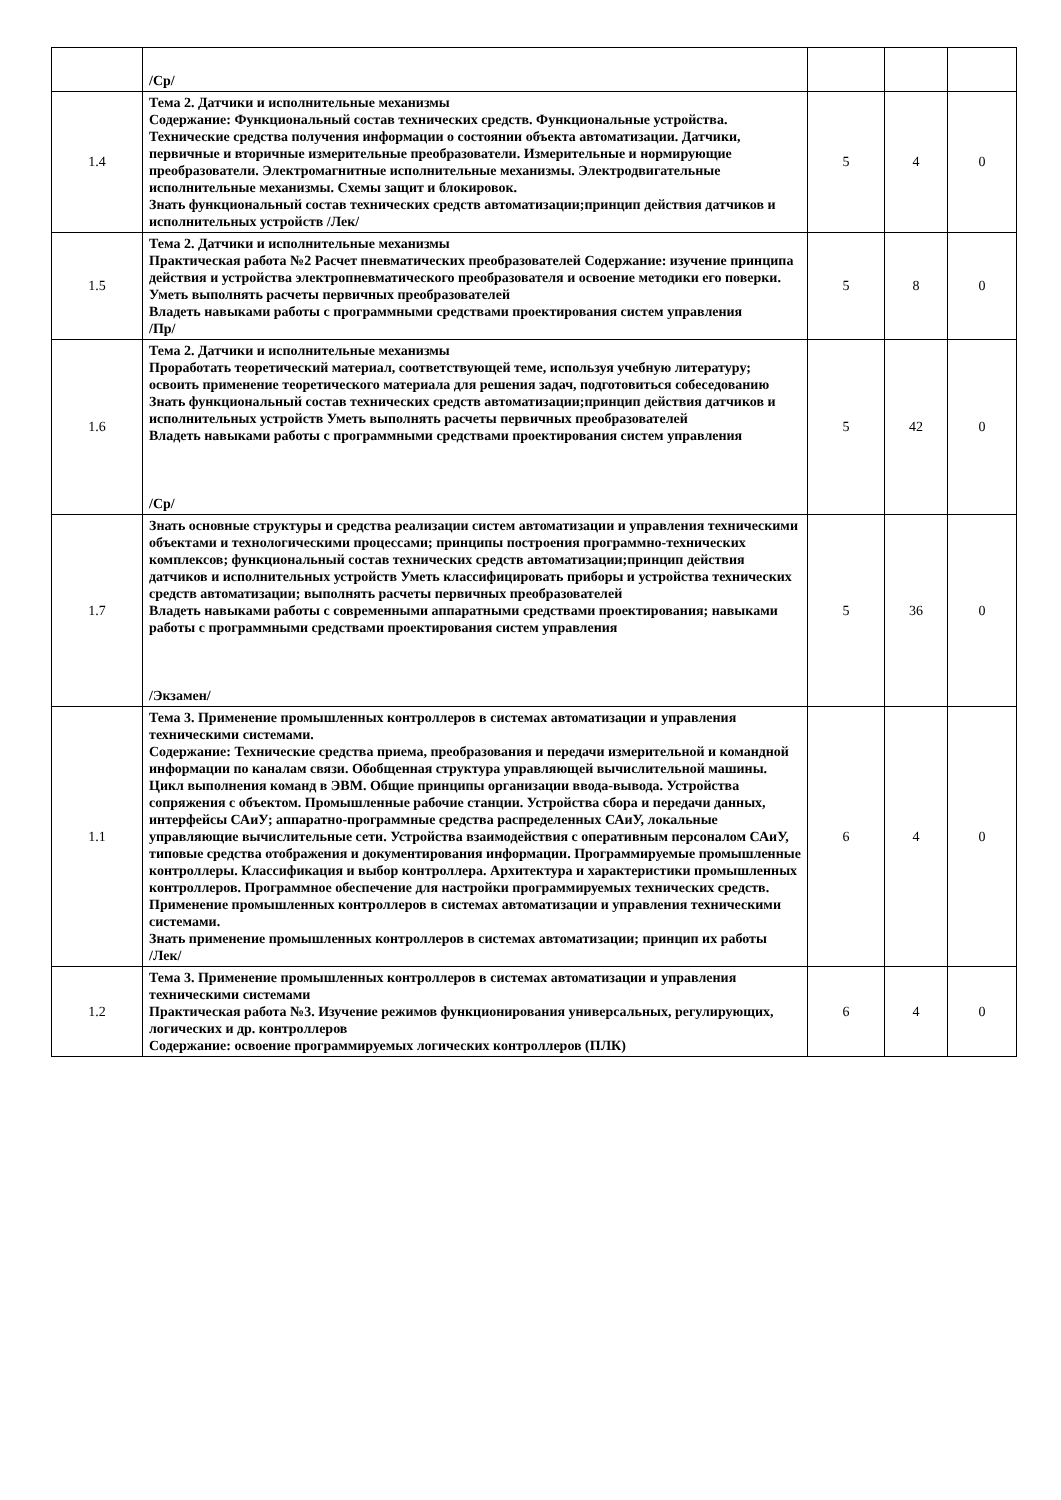| | /Ср/ | | | |
| 1.4 | Тема 2. Датчики и исполнительные механизмы Содержание: Функциональный состав технических средств. Функциональные устройства. Технические средства получения информации о состоянии объекта автоматизации. Датчики, первичные и вторичные измерительные преобразователи. Измерительные и нормирующие преобразователи. Электромагнитные исполнительные механизмы. Электродвигательные исполнительные механизмы. Схемы защит и блокировок. Знать функциональный состав технических средств автоматизации;принцип действия датчиков и исполнительных устройств /Лек/ | 5 | 4 | 0 |
| 1.5 | Тема 2. Датчики и исполнительные механизмы Практическая работа №2 Расчет пневматических преобразователей Содержание: изучение принципа действия и устройства электропневматического преобразователя и освоение методики его поверки. Уметь выполнять расчеты первичных преобразователей Владеть навыками работы с программными средствами проектирования систем управления /Пр/ | 5 | 8 | 0 |
| 1.6 | Тема 2. Датчики и исполнительные механизмы Проработать теоретический материал, соответствующей теме, используя учебную литературу; освоить применение теоретического материала для решения задач, подготовиться собеседованию Знать функциональный состав технических средств автоматизации;принцип действия датчиков и исполнительных устройств Уметь выполнять расчеты первичных преобразователей Владеть навыками работы с программными средствами проектирования систем управления /Ср/ | 5 | 42 | 0 |
| 1.7 | Знать основные структуры и средства реализации систем автоматизации и управления техническими объектами и технологическими процессами; принципы построения программно-технических комплексов; функциональный состав технических средств автоматизации;принцип действия датчиков и исполнительных устройств Уметь классифицировать приборы и устройства технических средств автоматизации; выполнять расчеты первичных преобразователей Владеть навыками работы с современными аппаратными средствами проектирования; навыками работы с программными средствами проектирования систем управления /Экзамен/ | 5 | 36 | 0 |
| 1.1 | Тема 3. Применение промышленных контроллеров в системах автоматизации и управления техническими системами. Содержание: Технические средства приема, преобразования и передачи измерительной и командной информации по каналам связи. Обобщенная структура управляющей вычислительной машины. Цикл выполнения команд в ЭВМ. Общие принципы организации ввода-вывода. Устройства сопряжения с объектом. Промышленные рабочие станции. Устройства сбора и передачи данных, интерфейсы САиУ; аппаратно-программные средства распределенных САиУ, локальные управляющие вычислительные сети. Устройства взаимодействия с оперативным персоналом САиУ, типовые средства отображения и документирования информации. Программируемые промышленные контроллеры. Классификация и выбор контроллера. Архитектура и характеристики промышленных контроллеров. Программное обеспечение для настройки программируемых технических средств. Применение промышленных контроллеров в системах автоматизации и управления техническими системами. Знать применение промышленных контроллеров в системах автоматизации; принцип их работы /Лек/ | 6 | 4 | 0 |
| 1.2 | Тема 3. Применение промышленных контроллеров в системах автоматизации и управления техническими системами Практическая работа №3. Изучение режимов функционирования универсальных, регулирующих, логических и др. контроллеров Содержание: освоение программируемых логических контроллеров (ПЛК) | 6 | 4 | 0 |